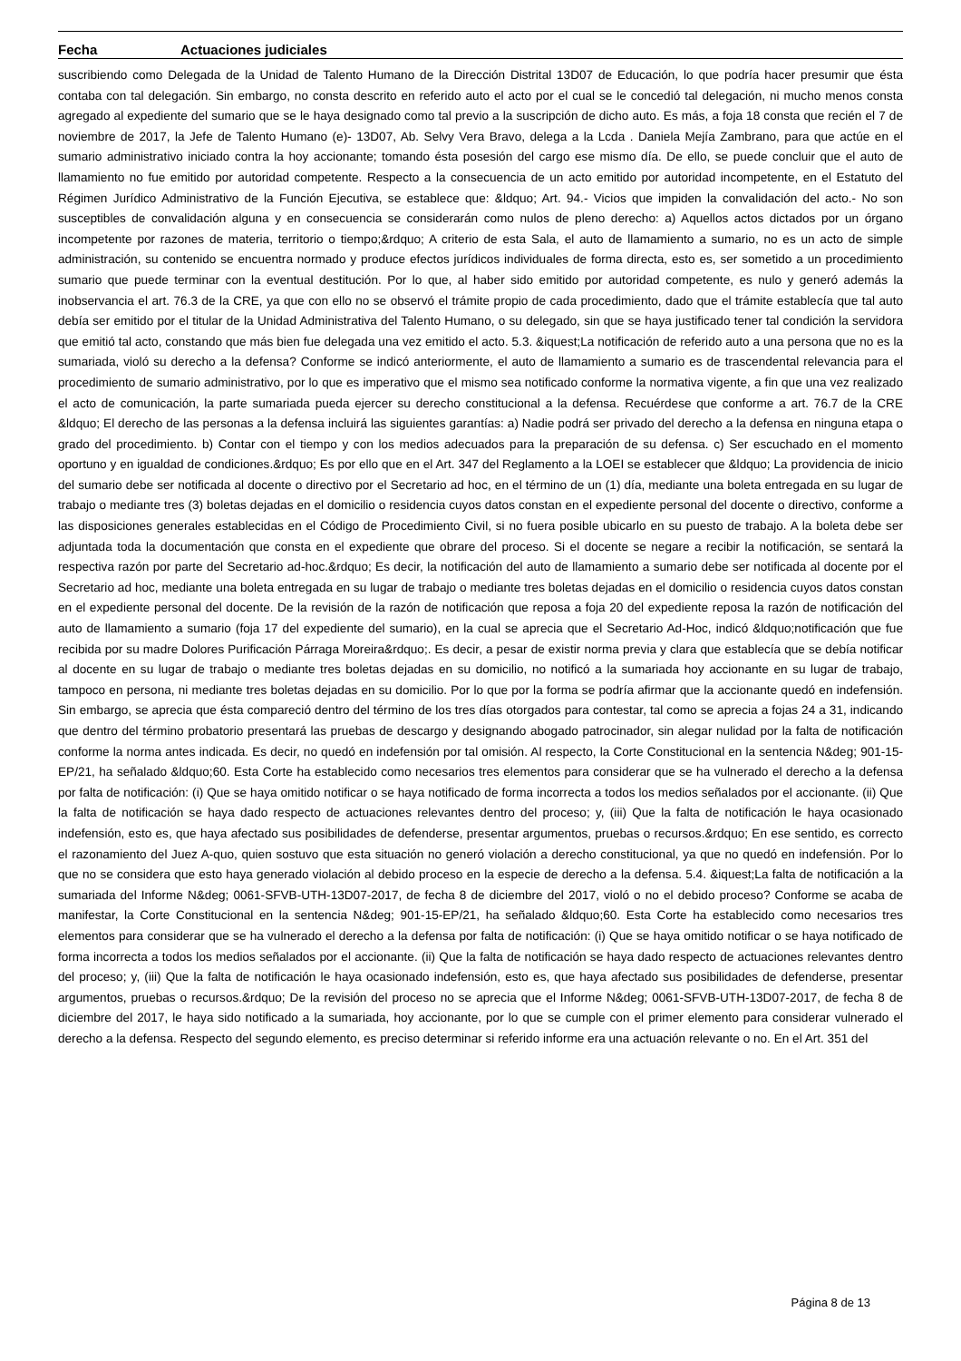Fecha Actuaciones judiciales
suscribiendo como Delegada de la Unidad de Talento Humano de la Dirección Distrital 13D07 de Educación, lo que podría hacer presumir que ésta contaba con tal delegación. Sin embargo, no consta descrito en referido auto el acto por el cual se le concedió tal delegación, ni mucho menos consta agregado al expediente del sumario que se le haya designado como tal previo a la suscripción de dicho auto. Es más, a foja 18 consta que recién el 7 de noviembre de 2017, la Jefe de Talento Humano (e)- 13D07, Ab. Selvy Vera Bravo, delega a la Lcda . Daniela Mejía Zambrano, para que actúe en el sumario administrativo iniciado contra la hoy accionante; tomando ésta posesión del cargo ese mismo día. De ello, se puede concluir que el auto de llamamiento no fue emitido por autoridad competente. Respecto a la consecuencia de un acto emitido por autoridad incompetente, en el Estatuto del Régimen Jurídico Administrativo de la Función Ejecutiva, se establece que: &ldquo; Art. 94.- Vicios que impiden la convalidación del acto.- No son susceptibles de convalidación alguna y en consecuencia se considerarán como nulos de pleno derecho: a) Aquellos actos dictados por un órgano incompetente por razones de materia, territorio o tiempo;&rdquo; A criterio de esta Sala, el auto de llamamiento a sumario, no es un acto de simple administración, su contenido se encuentra normado y produce efectos jurídicos individuales de forma directa, esto es, ser sometido a un procedimiento sumario que puede terminar con la eventual destitución. Por lo que, al haber sido emitido por autoridad competente, es nulo y generó además la inobservancia el art. 76.3 de la CRE, ya que con ello no se observó el trámite propio de cada procedimiento, dado que el trámite establecía que tal auto debía ser emitido por el titular de la Unidad Administrativa del Talento Humano, o su delegado, sin que se haya justificado tener tal condición la servidora que emitió tal acto, constando que más bien fue delegada una vez emitido el acto. 5.3. &iquest;La notificación de referido auto a una persona que no es la sumariada, violó su derecho a la defensa? Conforme se indicó anteriormente, el auto de llamamiento a sumario es de trascendental relevancia para el procedimiento de sumario administrativo, por lo que es imperativo que el mismo sea notificado conforme la normativa vigente, a fin que una vez realizado el acto de comunicación, la parte sumariada pueda ejercer su derecho constitucional a la defensa. Recuérdese que conforme a art. 76.7 de la CRE &ldquo; El derecho de las personas a la defensa incluirá las siguientes garantías: a) Nadie podrá ser privado del derecho a la defensa en ninguna etapa o grado del procedimiento. b) Contar con el tiempo y con los medios adecuados para la preparación de su defensa. c) Ser escuchado en el momento oportuno y en igualdad de condiciones.&rdquo; Es por ello que en el Art. 347 del Reglamento a la LOEI se establecer que &ldquo; La providencia de inicio del sumario debe ser notificada al docente o directivo por el Secretario ad hoc, en el término de un (1) día, mediante una boleta entregada en su lugar de trabajo o mediante tres (3) boletas dejadas en el domicilio o residencia cuyos datos constan en el expediente personal del docente o directivo, conforme a las disposiciones generales establecidas en el Código de Procedimiento Civil, si no fuera posible ubicarlo en su puesto de trabajo. A la boleta debe ser adjuntada toda la documentación que consta en el expediente que obrare del proceso. Si el docente se negare a recibir la notificación, se sentará la respectiva razón por parte del Secretario ad-hoc.&rdquo; Es decir, la notificación del auto de llamamiento a sumario debe ser notificada al docente por el Secretario ad hoc, mediante una boleta entregada en su lugar de trabajo o mediante tres boletas dejadas en el domicilio o residencia cuyos datos constan en el expediente personal del docente. De la revisión de la razón de notificación que reposa a foja 20 del expediente reposa la razón de notificación del auto de llamamiento a sumario (foja 17 del expediente del sumario), en la cual se aprecia que el Secretario Ad-Hoc, indicó &ldquo;notificación que fue recibida por su madre Dolores Purificación Párraga Moreira&rdquo;. Es decir, a pesar de existir norma previa y clara que establecía que se debía notificar al docente en su lugar de trabajo o mediante tres boletas dejadas en su domicilio, no notificó a la sumariada hoy accionante en su lugar de trabajo, tampoco en persona, ni mediante tres boletas dejadas en su domicilio. Por lo que por la forma se podría afirmar que la accionante quedó en indefensión. Sin embargo, se aprecia que ésta compareció dentro del término de los tres días otorgados para contestar, tal como se aprecia a fojas 24 a 31, indicando que dentro del término probatorio presentará las pruebas de descargo y designando abogado patrocinador, sin alegar nulidad por la falta de notificación conforme la norma antes indicada. Es decir, no quedó en indefensión por tal omisión. Al respecto, la Corte Constitucional en la sentencia N&deg; 901-15-EP/21, ha señalado &ldquo;60. Esta Corte ha establecido como necesarios tres elementos para considerar que se ha vulnerado el derecho a la defensa por falta de notificación: (i) Que se haya omitido notificar o se haya notificado de forma incorrecta a todos los medios señalados por el accionante. (ii) Que la falta de notificación se haya dado respecto de actuaciones relevantes dentro del proceso; y, (iii) Que la falta de notificación le haya ocasionado indefensión, esto es, que haya afectado sus posibilidades de defenderse, presentar argumentos, pruebas o recursos.&rdquo; En ese sentido, es correcto el razonamiento del Juez A-quo, quien sostuvo que esta situación no generó violación a derecho constitucional, ya que no quedó en indefensión. Por lo que no se considera que esto haya generado violación al debido proceso en la especie de derecho a la defensa. 5.4. &iquest;La falta de notificación a la sumariada del Informe N&deg; 0061-SFVB-UTH-13D07-2017, de fecha 8 de diciembre del 2017, violó o no el debido proceso? Conforme se acaba de manifestar, la Corte Constitucional en la sentencia N&deg; 901-15-EP/21, ha señalado &ldquo;60. Esta Corte ha establecido como necesarios tres elementos para considerar que se ha vulnerado el derecho a la defensa por falta de notificación: (i) Que se haya omitido notificar o se haya notificado de forma incorrecta a todos los medios señalados por el accionante. (ii) Que la falta de notificación se haya dado respecto de actuaciones relevantes dentro del proceso; y, (iii) Que la falta de notificación le haya ocasionado indefensión, esto es, que haya afectado sus posibilidades de defenderse, presentar argumentos, pruebas o recursos.&rdquo; De la revisión del proceso no se aprecia que el Informe N&deg; 0061-SFVB-UTH-13D07-2017, de fecha 8 de diciembre del 2017, le haya sido notificado a la sumariada, hoy accionante, por lo que se cumple con el primer elemento para considerar vulnerado el derecho a la defensa. Respecto del segundo elemento, es preciso determinar si referido informe era una actuación relevante o no. En el Art. 351 del
Página 8 de 13